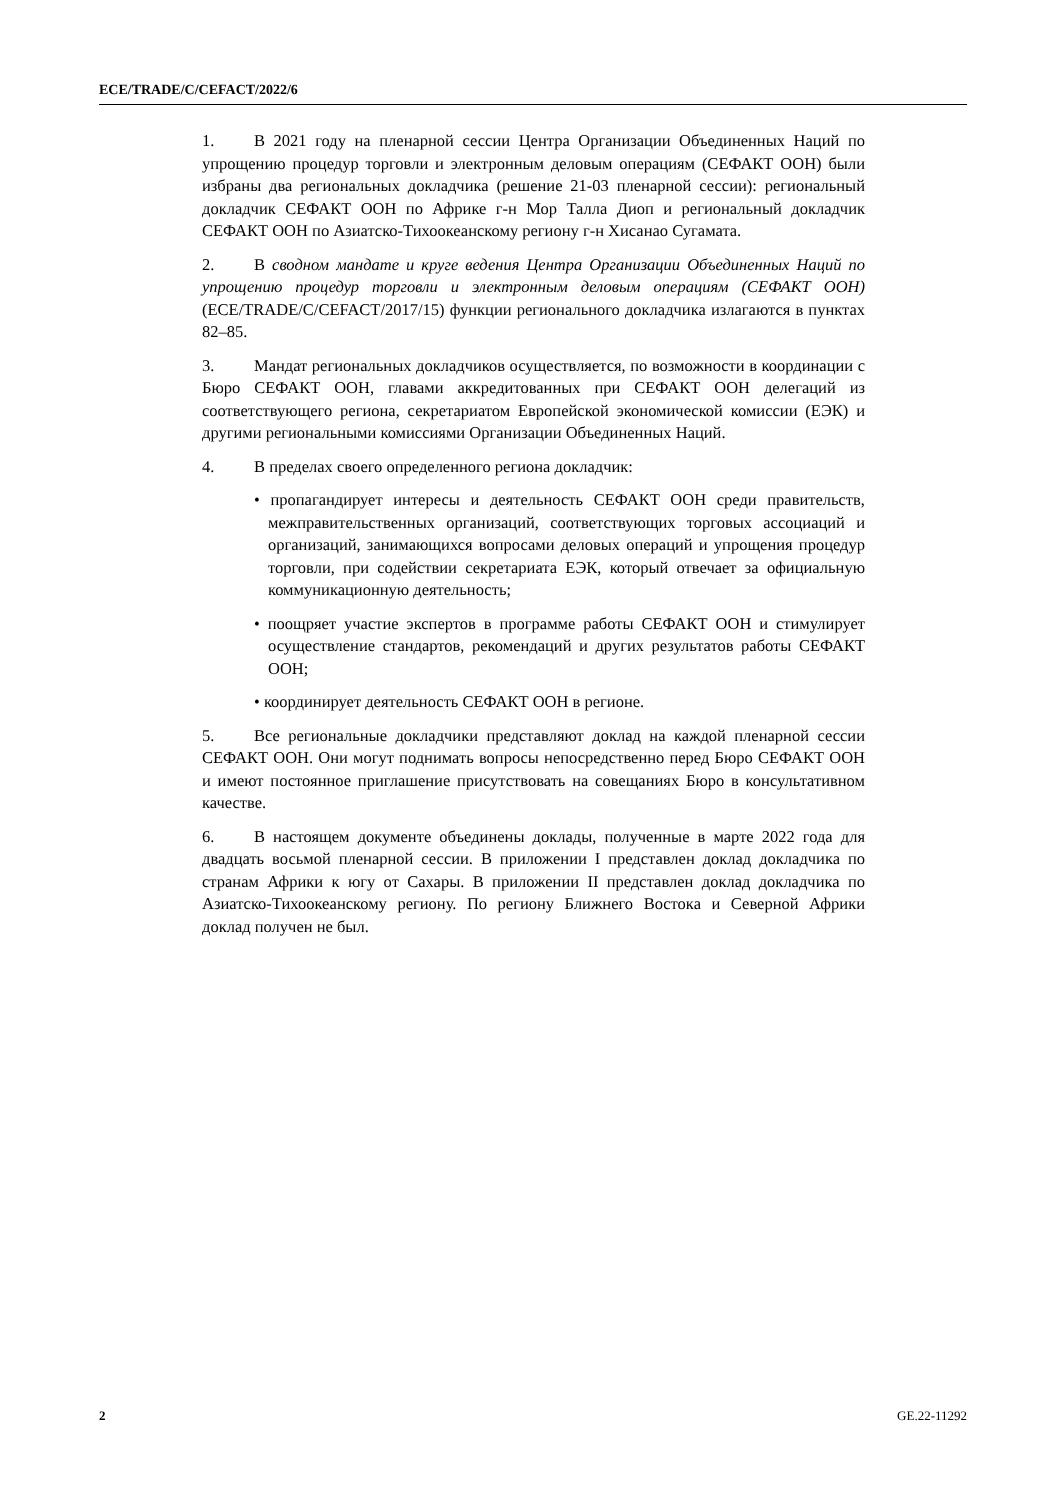ECE/TRADE/C/CEFACT/2022/6
1. В 2021 году на пленарной сессии Центра Организации Объединенных Наций по упрощению процедур торговли и электронным деловым операциям (СЕФАКТ ООН) были избраны два региональных докладчика (решение 21-03 пленарной сессии): региональный докладчик СЕФАКТ ООН по Африке г-н Мор Талла Диоп и региональный докладчик СЕФАКТ ООН по Азиатско-Тихоокеанскому региону г-н Хисанао Сугамата.
2. В сводном мандате и круге ведения Центра Организации Объединенных Наций по упрощению процедур торговли и электронным деловым операциям (СЕФАКТ ООН) (ECE/TRADE/C/CEFACT/2017/15) функции регионального докладчика излагаются в пунктах 82–85.
3. Мандат региональных докладчиков осуществляется, по возможности в координации с Бюро СЕФАКТ ООН, главами аккредитованных при СЕФАКТ ООН делегаций из соответствующего региона, секретариатом Европейской экономической комиссии (ЕЭК) и другими региональными комиссиями Организации Объединенных Наций.
4. В пределах своего определенного региона докладчик:
• пропагандирует интересы и деятельность СЕФАКТ ООН среди правительств, межправительственных организаций, соответствующих торговых ассоциаций и организаций, занимающихся вопросами деловых операций и упрощения процедур торговли, при содействии секретариата ЕЭК, который отвечает за официальную коммуникационную деятельность;
• поощряет участие экспертов в программе работы СЕФАКТ ООН и стимулирует осуществление стандартов, рекомендаций и других результатов работы СЕФАКТ ООН;
• координирует деятельность СЕФАКТ ООН в регионе.
5. Все региональные докладчики представляют доклад на каждой пленарной сессии СЕФАКТ ООН. Они могут поднимать вопросы непосредственно перед Бюро СЕФАКТ ООН и имеют постоянное приглашение присутствовать на совещаниях Бюро в консультативном качестве.
6. В настоящем документе объединены доклады, полученные в марте 2022 года для двадцать восьмой пленарной сессии. В приложении I представлен доклад докладчика по странам Африки к югу от Сахары. В приложении II представлен доклад докладчика по Азиатско-Тихоокеанскому региону. По региону Ближнего Востока и Северной Африки доклад получен не был.
2 GE.22-11292